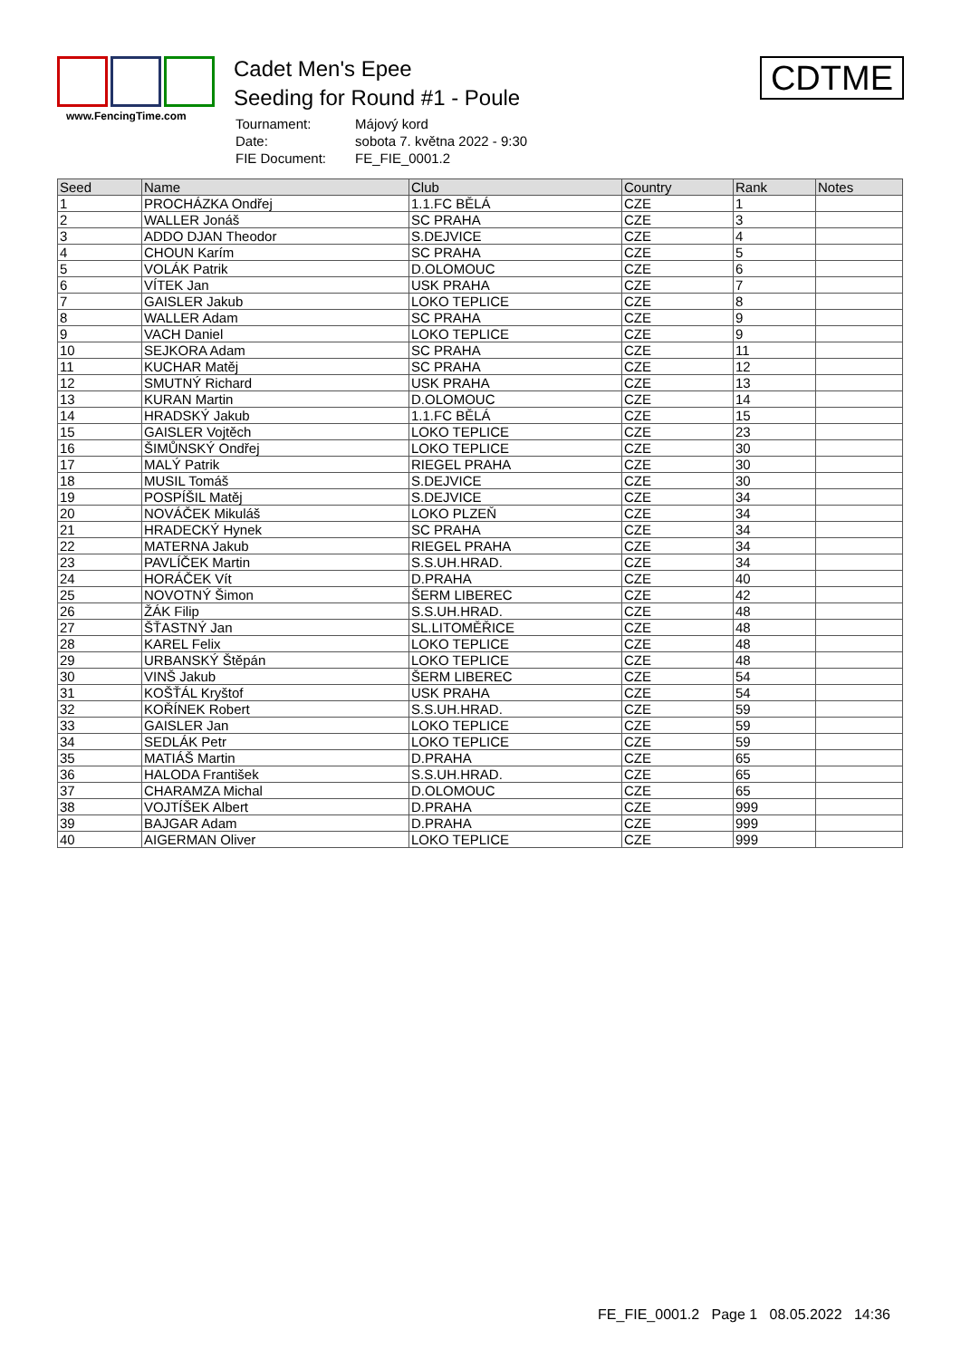www.FencingTime.com
Cadet Men's Epee
Seeding for Round #1 - Poule
| Tournament: | Májový kord |
| Date: | sobota 7. května 2022 - 9:30 |
| FIE Document: | FE_FIE_0001.2 |
CDTME
| Seed | Name | Club | Country | Rank | Notes |
| --- | --- | --- | --- | --- | --- |
| 1 | PROCHÁZKA Ondřej | 1.1.FC BĚLÁ | CZE | 1 | |
| 2 | WALLER Jonáš | SC PRAHA | CZE | 3 | |
| 3 | ADDO DJAN Theodor | S.DEJVICE | CZE | 4 | |
| 4 | CHOUN Karím | SC PRAHA | CZE | 5 | |
| 5 | VOLÁK Patrik | D.OLOMOUC | CZE | 6 | |
| 6 | VÍTEK Jan | USK PRAHA | CZE | 7 | |
| 7 | GAISLER Jakub | LOKO TEPLICE | CZE | 8 | |
| 8 | WALLER Adam | SC PRAHA | CZE | 9 | |
| 9 | VACH Daniel | LOKO TEPLICE | CZE | 9 | |
| 10 | SEJKORA Adam | SC PRAHA | CZE | 11 | |
| 11 | KUCHAR Matěj | SC PRAHA | CZE | 12 | |
| 12 | SMUTNÝ Richard | USK PRAHA | CZE | 13 | |
| 13 | KURAN Martin | D.OLOMOUC | CZE | 14 | |
| 14 | HRADSKÝ Jakub | 1.1.FC BĚLÁ | CZE | 15 | |
| 15 | GAISLER Vojtěch | LOKO TEPLICE | CZE | 23 | |
| 16 | ŠIMŮNSKÝ Ondřej | LOKO TEPLICE | CZE | 30 | |
| 17 | MALÝ Patrik | RIEGEL PRAHA | CZE | 30 | |
| 18 | MUSIL Tomáš | S.DEJVICE | CZE | 30 | |
| 19 | POSPÍŠIL Matěj | S.DEJVICE | CZE | 34 | |
| 20 | NOVÁČEK Mikuláš | LOKO PLZEŇ | CZE | 34 | |
| 21 | HRADECKÝ Hynek | SC PRAHA | CZE | 34 | |
| 22 | MATERNA Jakub | RIEGEL PRAHA | CZE | 34 | |
| 23 | PAVLÍČEK Martin | S.S.UH.HRAD. | CZE | 34 | |
| 24 | HORÁČEK Vít | D.PRAHA | CZE | 40 | |
| 25 | NOVOTNÝ Šimon | ŠERM LIBEREC | CZE | 42 | |
| 26 | ŽÁK Filip | S.S.UH.HRAD. | CZE | 48 | |
| 27 | ŠŤASTNÝ Jan | SL.LITOMĚŘICE | CZE | 48 | |
| 28 | KAREL Felix | LOKO TEPLICE | CZE | 48 | |
| 29 | URBANSKÝ Štěpán | LOKO TEPLICE | CZE | 48 | |
| 30 | VINŠ Jakub | ŠERM LIBEREC | CZE | 54 | |
| 31 | KOŠŤÁL Kryštof | USK PRAHA | CZE | 54 | |
| 32 | KOŘÍNEK Robert | S.S.UH.HRAD. | CZE | 59 | |
| 33 | GAISLER Jan | LOKO TEPLICE | CZE | 59 | |
| 34 | SEDLÁK Petr | LOKO TEPLICE | CZE | 59 | |
| 35 | MATIÁŠ Martin | D.PRAHA | CZE | 65 | |
| 36 | HALODA František | S.S.UH.HRAD. | CZE | 65 | |
| 37 | CHARAMZA Michal | D.OLOMOUC | CZE | 65 | |
| 38 | VOJTÍŠEK Albert | D.PRAHA | CZE | 999 | |
| 39 | BAJGAR Adam | D.PRAHA | CZE | 999 | |
| 40 | AIGERMAN Oliver | LOKO TEPLICE | CZE | 999 | |
FE_FIE_0001.2 Page 1 08.05.2022 14:36